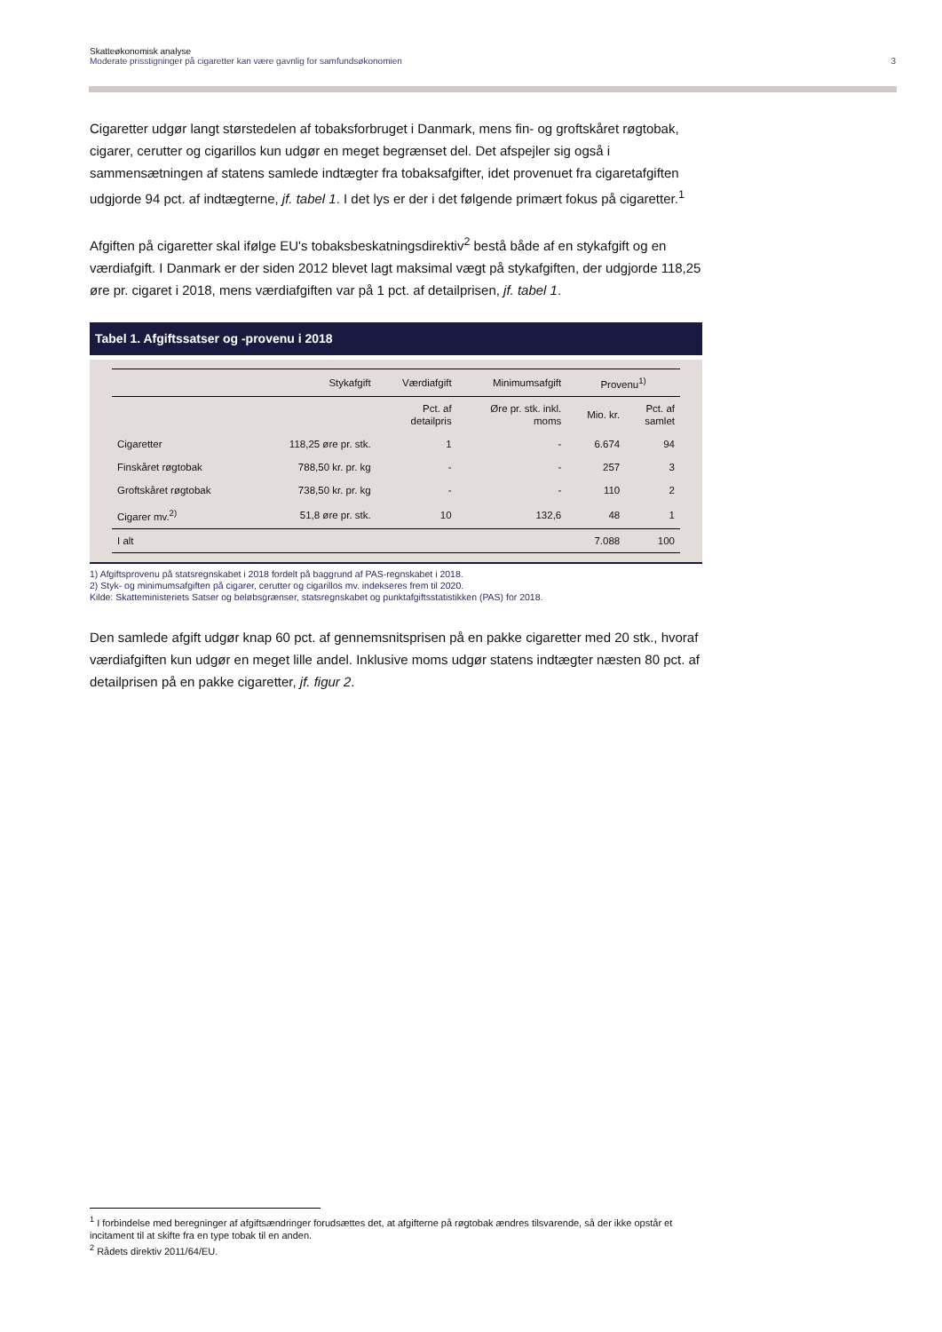Skatteøkonomisk analyse
Moderate prisstigninger på cigaretter kan være gavnlig for samfundsøkonomien 3
Cigaretter udgør langt størstedelen af tobaksforbruget i Danmark, mens fin- og groftskåret røgtobak, cigarer, cerutter og cigarillos kun udgør en meget begrænset del. Det afspejler sig også i sammensætningen af statens samlede indtægter fra tobaksafgifter, idet provenuet fra cigaretafgiften udgjorde 94 pct. af indtægterne, jf. tabel 1. I det lys er der i det følgende primært fokus på cigaretter.<sup>1</sup>
Afgiften på cigaretter skal ifølge EU's tobaksbeskatningsdirektiv<sup>2</sup> bestå både af en stykafgift og en værdiafgift. I Danmark er der siden 2012 blevet lagt maksimal vægt på stykafgiften, der udgjorde 118,25 øre pr. cigaret i 2018, mens værdiafgiften var på 1 pct. af detailprisen, jf. tabel 1.
Tabel 1. Afgiftssatser og -provenu i 2018
| | Stykafgift | Værdiafgift | Minimumsafgift | Provenu<sup>1)</sup> | |
| --- | --- | --- | --- | --- | --- |
| | | Pct. af detailpris | Øre pr. stk. inkl. moms | Mio. kr. | Pct. af samlet |
| Cigaretter | 118,25 øre pr. stk. | 1 | - | 6.674 | 94 |
| Finskåret røgtobak | 788,50 kr. pr. kg | - | - | 257 | 3 |
| Groftskåret røgtobak | 738,50 kr. pr. kg | - | - | 110 | 2 |
| Cigarer mv.<sup>2)</sup> | 51,8 øre pr. stk. | 10 | 132,6 | 48 | 1 |
| I alt | | | | 7.088 | 100 |
1) Afgiftsprovenu på statsregnskabet i 2018 fordelt på baggrund af PAS-regnskabet i 2018.
2) Styk- og minimumsafgiften på cigarer, cerutter og cigarillos mv. indekseres frem til 2020.
Kilde: Skatteministeriets Satser og beløbsgrænser, statsregnskabet og punktafgiftsstatistikken (PAS) for 2018.
Den samlede afgift udgør knap 60 pct. af gennemsnitsprisen på en pakke cigaretter med 20 stk., hvoraf værdiafgiften kun udgør en meget lille andel. Inklusive moms udgør statens indtægter næsten 80 pct. af detailprisen på en pakke cigaretter, jf. figur 2.
<sup>1</sup> I forbindelse med beregninger af afgiftsændringer forudsættes det, at afgifterne på røgtobak ændres tilsvarende, så der ikke opstår et incitament til at skifte fra en type tobak til en anden.
<sup>2</sup> Rådets direktiv 2011/64/EU.